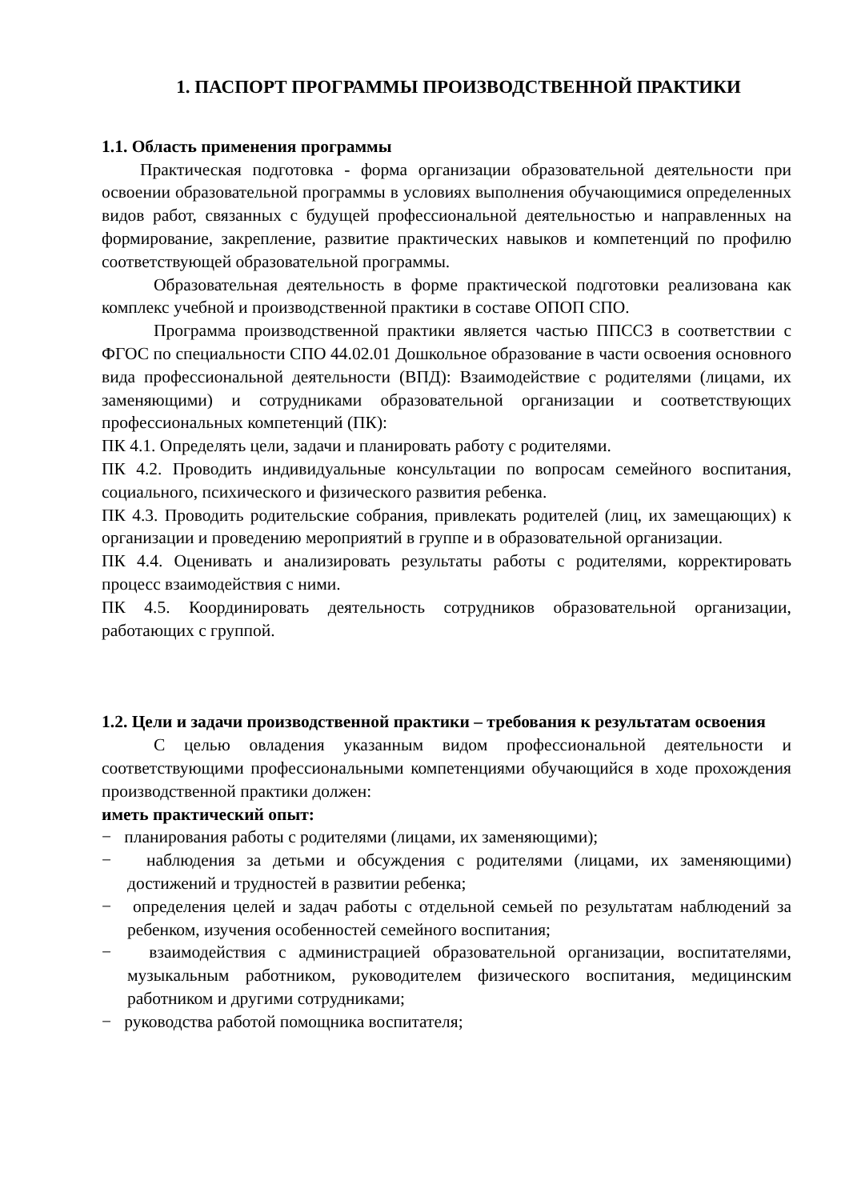1. ПАСПОРТ ПРОГРАММЫ ПРОИЗВОДСТВЕННОЙ ПРАКТИКИ
1.1. Область применения программы
Практическая подготовка - форма организации образовательной деятельности при освоении образовательной программы в условиях выполнения обучающимися определенных видов работ, связанных с будущей профессиональной деятельностью и направленных на формирование, закрепление, развитие практических навыков и компетенций по профилю соответствующей образовательной программы.
Образовательная деятельность в форме практической подготовки реализована как комплекс учебной и производственной практики в составе ОПОП СПО.
Программа производственной практики является частью ППССЗ в соответствии с ФГОС по специальности СПО 44.02.01 Дошкольное образование в части освоения основного вида профессиональной деятельности (ВПД): Взаимодействие с родителями (лицами, их заменяющими) и сотрудниками образовательной организации и соответствующих профессиональных компетенций (ПК):
ПК 4.1. Определять цели, задачи и планировать работу с родителями.
ПК 4.2. Проводить индивидуальные консультации по вопросам семейного воспитания, социального, психического и физического развития ребенка.
ПК 4.3. Проводить родительские собрания, привлекать родителей (лиц, их замещающих) к организации и проведению мероприятий в группе и в образовательной организации.
ПК 4.4. Оценивать и анализировать результаты работы с родителями, корректировать процесс взаимодействия с ними.
ПК 4.5. Координировать деятельность сотрудников образовательной организации, работающих с группой.
1.2. Цели и задачи производственной практики – требования к результатам освоения
С целью овладения указанным видом профессиональной деятельности и соответствующими профессиональными компетенциями обучающийся в ходе прохождения производственной практики должен:
иметь практический опыт:
− планирования работы с родителями (лицами, их заменяющими);
− наблюдения за детьми и обсуждения с родителями (лицами, их заменяющими) достижений и трудностей в развитии ребенка;
− определения целей и задач работы с отдельной семьей по результатам наблюдений за ребенком, изучения особенностей семейного воспитания;
− взаимодействия с администрацией образовательной организации, воспитателями, музыкальным работником, руководителем физического воспитания, медицинским работником и другими сотрудниками;
− руководства работой помощника воспитателя;